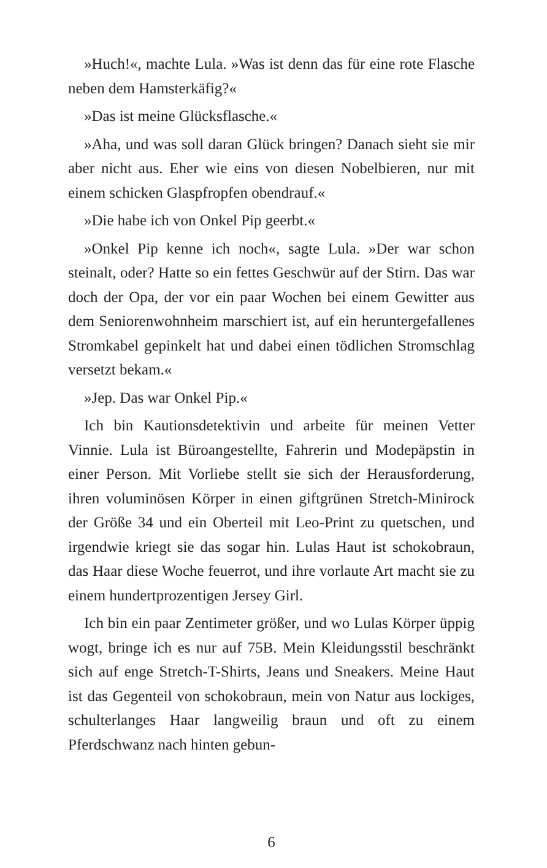»Huch!«, machte Lula. »Was ist denn das für eine rote Flasche neben dem Hamsterkäfig?«
»Das ist meine Glücksflasche.«
»Aha, und was soll daran Glück bringen? Danach sieht sie mir aber nicht aus. Eher wie eins von diesen Nobelbieren, nur mit einem schicken Glaspfropfen obendrauf.«
»Die habe ich von Onkel Pip geerbt.«
»Onkel Pip kenne ich noch«, sagte Lula. »Der war schon steinalt, oder? Hatte so ein fettes Geschwür auf der Stirn. Das war doch der Opa, der vor ein paar Wochen bei einem Gewitter aus dem Seniorenwohnheim marschiert ist, auf ein heruntergefallenes Stromkabel gepinkelt hat und dabei einen tödlichen Stromschlag versetzt bekam.«
»Jep. Das war Onkel Pip.«
Ich bin Kautionsdetektivin und arbeite für meinen Vetter Vinnie. Lula ist Büroangestellte, Fahrerin und Modepäpstin in einer Person. Mit Vorliebe stellt sie sich der Herausforderung, ihren voluminösen Körper in einen giftgrünen Stretch-Minirock der Größe 34 und ein Oberteil mit Leo-Print zu quetschen, und irgendwie kriegt sie das sogar hin. Lulas Haut ist schokobraun, das Haar diese Woche feuerrot, und ihre vorlaute Art macht sie zu einem hundertprozentigen Jersey Girl.
Ich bin ein paar Zentimeter größer, und wo Lulas Körper üppig wogt, bringe ich es nur auf 75B. Mein Kleidungsstil beschränkt sich auf enge Stretch-T-Shirts, Jeans und Sneakers. Meine Haut ist das Gegenteil von schokobraun, mein von Natur aus lockiges, schulterlanges Haar langweilig braun und oft zu einem Pferdschwanz nach hinten gebun-
6